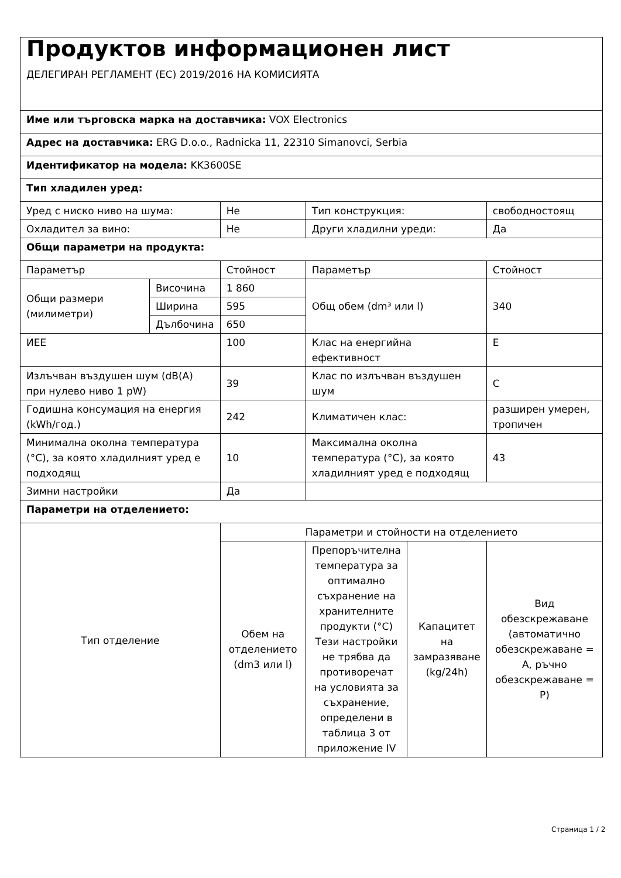| Продуктов информационен лист ДЕЛЕГИРАН РЕГЛАМЕНТ (ЕС) 2019/2016 НА КОМИСИЯТА | | | | | |
| Име или търговска марка на доставчика: VOX Electronics | | | | | |
| Адрес на доставчика: ERG D.o.o., Radnicka 11, 22310 Simanovci, Serbia | | | | | |
| Идентификатор на модела: KK3600SE | | | | | |
| Тип хладилен уред: | | | | | |
| Уред с ниско ниво на шума: | | Не | Тип конструкция: | | свободностоящ |
| Охладител за вино: | | Не | Други хладилни уреди: | | Да |
| Общи параметри на продукта: | | | | | |
| Параметър | | Стойност | Параметър | | Стойност |
| Общи размери (милиметри) | Височина | 1 860 | Общ обем (dm³ или l) | | 340 |
| | Ширина | 595 | | | |
| | Дълбочина | 650 | | | |
| ИЕЕ | | 100 | Клас на енергийна ефективност | | E |
| Излъчван въздушен шум (dB(A) при нулево ниво 1 pW) | | 39 | Клас по излъчван въздушен шум | | C |
| Годишна консумация на енергия (kWh/год.) | | 242 | Климатичен клас: | | разширен умерен, тропичен |
| Минимална околна температура (°C), за която хладилният уред е подходящ | | 10 | Максимална околна температура (°C), за която хладилният уред е подходящ | | 43 |
| Зимни настройки | | Да | | | |
| Параметри на отделението: | | | | | |
| Тип отделение | | Параметри и стойности на отделението | | | |
| | | Обем на отделението (dm3 или l) | Препоръчителна температура за оптимално съхранение на хранителните продукти (°C) Тези настройки не трябва да противоречат на условията за съхранение, определени в таблица 3 от приложение IV | Капацитет на замразяване (kg/24h) | Вид обезскрежаване (автоматично обезскрежаване = A, ръчно обезскрежаване = P) |
Страница 1 / 2